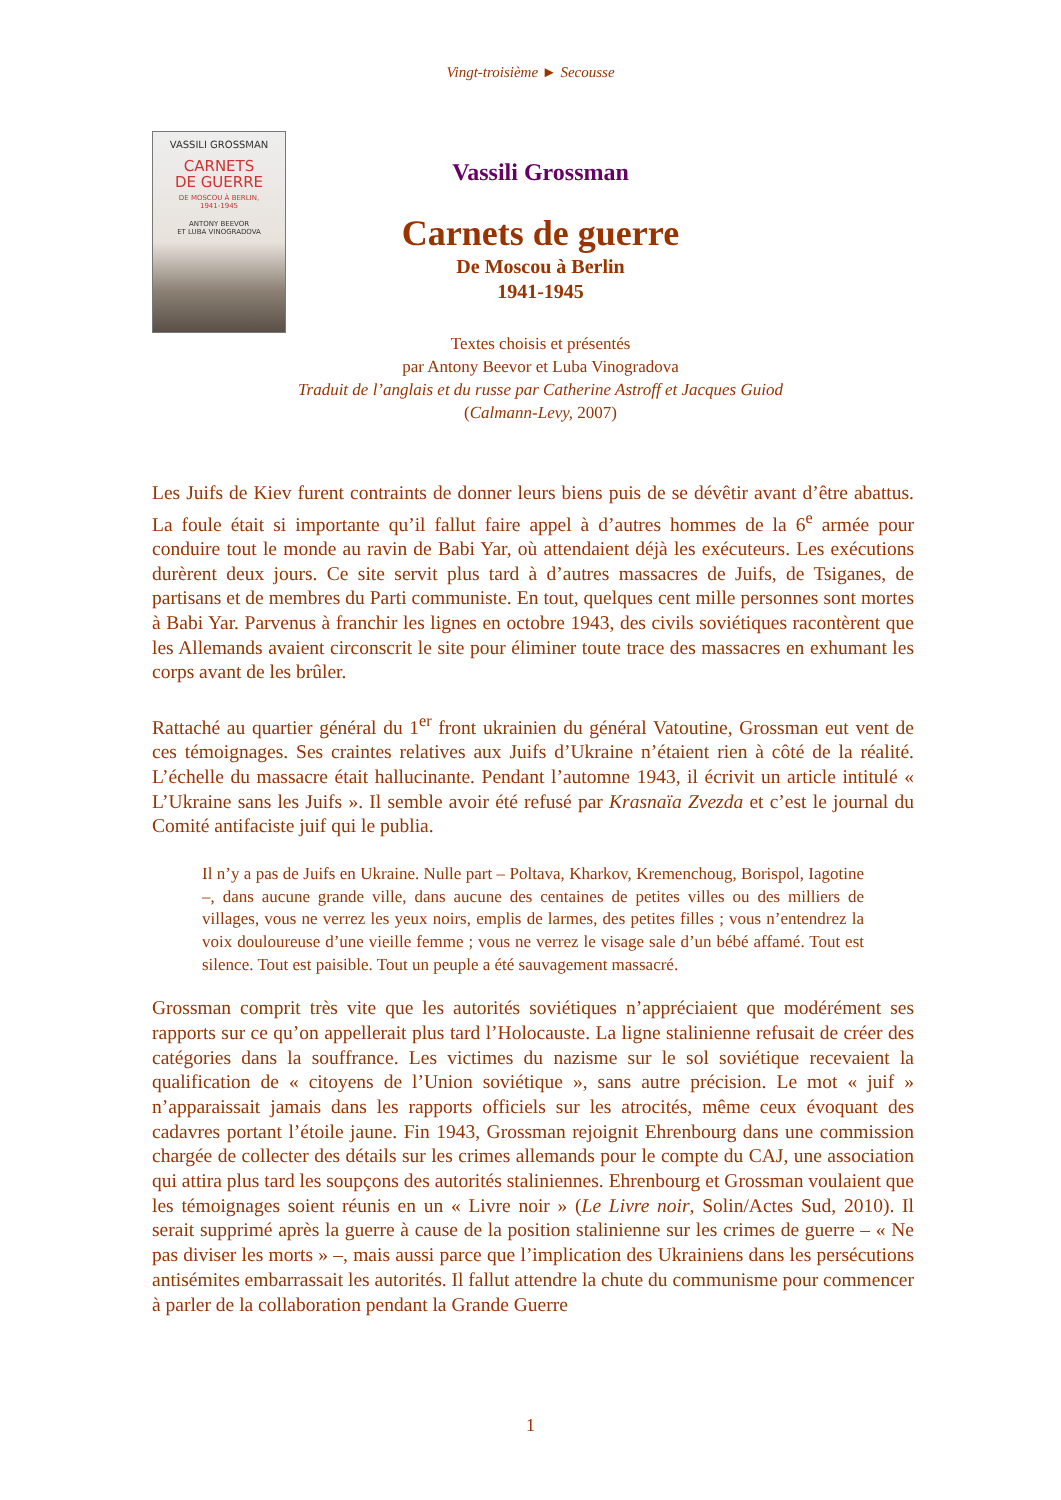Vingt-troisième ► Secousse
VASSILI GROSSMAN
CARNETS
DE GUERRE
DE MOSCOU À BERLIN,
1941-1945
ANTONY BEEVOR
ET LUBA VINOGRADOVA
Vassili Grossman
Carnets de guerre
De Moscou à Berlin
1941-1945
Textes choisis et présentés
par Antony Beevor et Luba Vinogradova
Traduit de l’anglais et du russe par Catherine Astroff et Jacques Guiod
(Calmann-Levy, 2007)
Les Juifs de Kiev furent contraints de donner leurs biens puis de se dévêtir avant d’être abattus. La foule était si importante qu’il fallut faire appel à d’autres hommes de la 6<sup>e</sup> armée pour conduire tout le monde au ravin de Babi Yar, où attendaient déjà les exécuteurs. Les exécutions durèrent deux jours. Ce site servit plus tard à d’autres massacres de Juifs, de Tsiganes, de partisans et de membres du Parti communiste. En tout, quelques cent mille personnes sont mortes à Babi Yar. Parvenus à franchir les lignes en octobre 1943, des civils soviétiques racontèrent que les Allemands avaient circonscrit le site pour éliminer toute trace des massacres en exhumant les corps avant de les brûler.
Rattaché au quartier général du 1<sup>er</sup> front ukrainien du général Vatoutine, Grossman eut vent de ces témoignages. Ses craintes relatives aux Juifs d’Ukraine n’étaient rien à côté de la réalité. L’échelle du massacre était hallucinante. Pendant l’automne 1943, il écrivit un article intitulé « L’Ukraine sans les Juifs ». Il semble avoir été refusé par Krasnaïa Zvezda et c’est le journal du Comité antifaciste juif qui le publia.
Il n’y a pas de Juifs en Ukraine. Nulle part – Poltava, Kharkov, Kremenchoug, Borispol, Iagotine –, dans aucune grande ville, dans aucune des centaines de petites villes ou des milliers de villages, vous ne verrez les yeux noirs, emplis de larmes, des petites filles ; vous n’entendrez la voix douloureuse d’une vieille femme ; vous ne verrez le visage sale d’un bébé affamé. Tout est silence. Tout est paisible. Tout un peuple a été sauvagement massacré.
Grossman comprit très vite que les autorités soviétiques n’appréciaient que modérément ses rapports sur ce qu’on appellerait plus tard l’Holocauste. La ligne stalinienne refusait de créer des catégories dans la souffrance. Les victimes du nazisme sur le sol soviétique recevaient la qualification de « citoyens de l’Union soviétique », sans autre précision. Le mot « juif » n’apparaissait jamais dans les rapports officiels sur les atrocités, même ceux évoquant des cadavres portant l’étoile jaune. Fin 1943, Grossman rejoignit Ehrenbourg dans une commission chargée de collecter des détails sur les crimes allemands pour le compte du CAJ, une association qui attira plus tard les soupçons des autorités staliniennes. Ehrenbourg et Grossman voulaient que les témoignages soient réunis en un « Livre noir » (Le Livre noir, Solin/Actes Sud, 2010). Il serait supprimé après la guerre à cause de la position stalinienne sur les crimes de guerre – « Ne pas diviser les morts » –, mais aussi parce que l’implication des Ukrainiens dans les persécutions antisémites embarrassait les autorités. Il fallut attendre la chute du communisme pour commencer à parler de la collaboration pendant la Grande Guerre
1